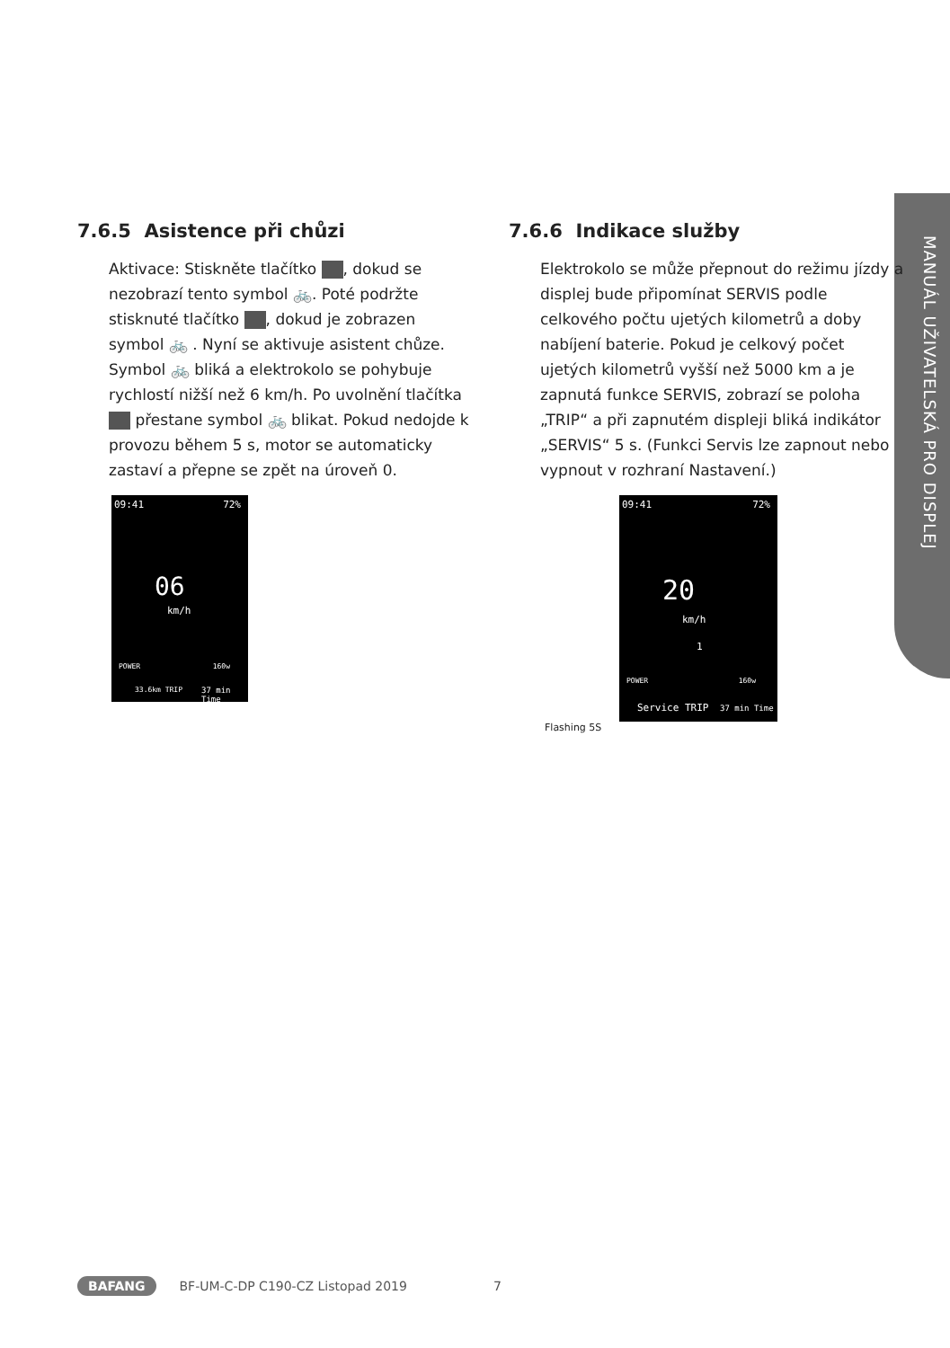MANUÁL UŽIVATELSKÁ PRO DISPLEJ
7.6.5 Asistence při chůzi
Aktivace: Stiskněte tlačítko , dokud se nezobrazí tento symbol 🚲. Poté podržte stisknuté tlačítko , dokud je zobrazen symbol 🚲 . Nyní se aktivuje asistent chůze. Symbol 🚲 bliká a elektrokolo se pohybuje rychlostí nižší než 6 km/h. Po uvolnění tlačítka přestane symbol 🚲 blikat. Pokud nedojde k provozu během 5 s, motor se automaticky zastaví a přepne se zpět na úroveň 0.
09:41 72%
06
km/h
POWER 160w
33.6km TRIP 37 min Time
7.6.6 Indikace služby
Elektrokolo se může přepnout do režimu jízdy a displej bude připomínat SERVIS podle celkového počtu ujetých kilometrů a doby nabíjení baterie. Pokud je celkový počet ujetých kilometrů vyšší než 5000 km a je zapnutá funkce SERVIS, zobrazí se poloha „TRIP“ a při zapnutém displeji bliká indikátor „SERVIS“ 5 s. (Funkci Servis lze zapnout nebo vypnout v rozhraní Nastavení.)
09:41 72%
20
km/h
1
POWER 160w
Service TRIP 37 min Time
Flashing 5S
BAFANG BF-UM-C-DP C190-CZ Listopad 2019 7